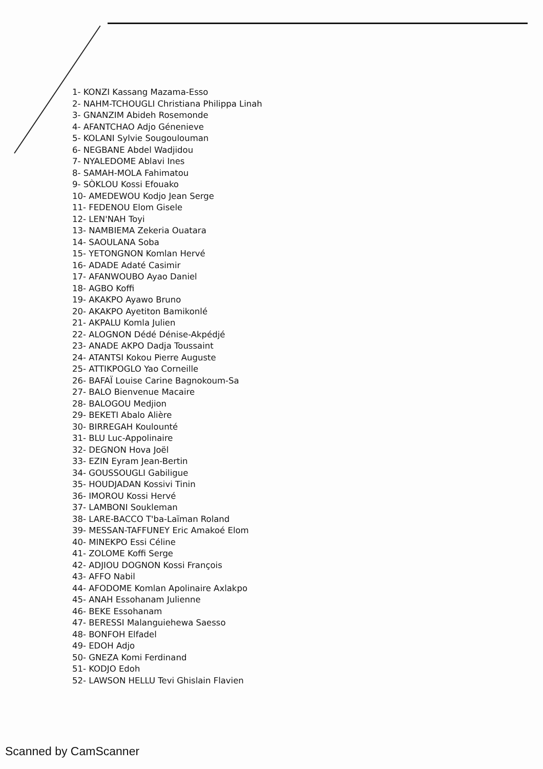1- KONZI Kassang Mazama-Esso
2- NAHM-TCHOUGLI Christiana Philippa Linah
3- GNANZIM Abideh Rosemonde
4- AFANTCHAO Adjo Génenieve
5- KOLANI Sylvie Sougoulouman
6- NEGBANE Abdel Wadjidou
7- NYALEDOME Ablavi Ines
8- SAMAH-MOLA Fahimatou
9- SÒKLOU Kossi Efouako
10- AMEDEWOU Kodjo Jean Serge
11- FEDENOU Elom Gisele
12- LEN'NAH Toyi
13- NAMBIEMA Zekeria Ouatara
14- SAOULANA Soba
15- YETONGNON Komlan Hervé
16- ADADE Adaté Casimir
17- AFANWOUBO Ayao Daniel
18- AGBO Koffi
19- AKAKPO Ayawo Bruno
20- AKAKPO Ayetiton Bamikonlé
21- AKPALU Komla Julien
22- ALOGNON Dédé Dénise-Akpédjé
23- ANADE AKPO Dadja Toussaint
24- ATANTSI Kokou Pierre Auguste
25- ATTIKPOGLO Yao Corneille
26- BAFAÏ Louise Carine Bagnokoum-Sa
27- BALO Bienvenue Macaire
28- BALOGOU Medjion
29- BEKETI Abalo Alière
30- BIRREGAH Koulounté
31- BLU Luc-Appolinaire
32- DEGNON Hova Joël
33- EZIN Eyram Jean-Bertin
34- GOUSSOUGLI Gabiligue
35- HOUDJADAN Kossivi Tinin
36- IMOROU Kossi Hervé
37- LAMBONI Soukleman
38- LARE-BACCO T'ba-Laïman Roland
39- MESSAN-TAFFUNEY Eric Amakoé Elom
40- MINEKPO Essi Céline
41- ZOLOME Koffi Serge
42- ADJIOU DOGNON Kossi François
43- AFFO Nabil
44- AFODOME Komlan Apolinaire Axlakpo
45- ANAH Essohanam Julienne
46- BEKE Essohanam
47- BERESSI Malanguiehewa Saesso
48- BONFOH Elfadel
49- EDOH Adjo
50- GNEZA Komi Ferdinand
51- KODJO Edoh
52- LAWSON HELLU Tevi Ghislain Flavien
Scanned by CamScanner